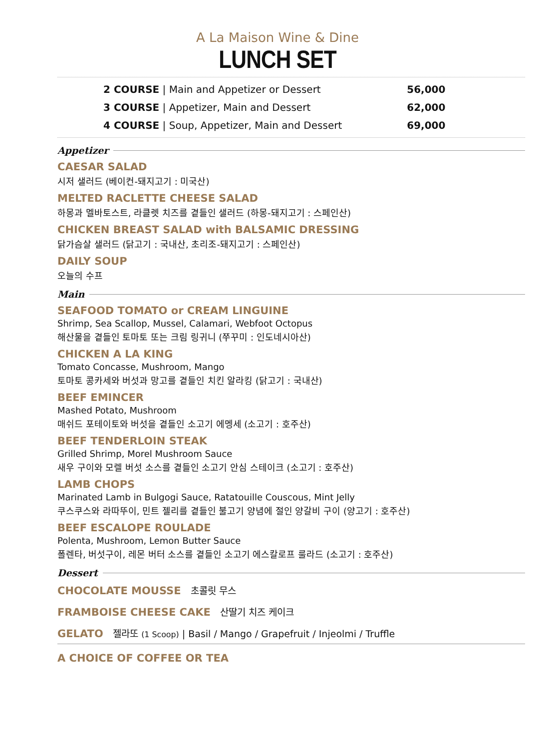A La Maison Wine & Dine
LUNCH SET
| 2 COURSE / Main and Appetizer or Dessert | 56,000 |
| 3 COURSE / Appetizer, Main and Dessert | 62,000 |
| 4 COURSE / Soup, Appetizer, Main and Dessert | 69,000 |
Appetizer
CAESAR SALAD
시저 샐러드 (베이컨-돼지고기 : 미국산)
MELTED RACLETTE CHEESE SALAD
하몽과 멜바토스트, 라클렛 치즈를 곁들인 샐러드 (하몽-돼지고기 : 스페인산)
CHICKEN BREAST SALAD with BALSAMIC DRESSING
닭가슴살 샐러드 (닭고기 : 국내산, 초리조-돼지고기 : 스페인산)
DAILY SOUP
오늘의 수프
Main
SEAFOOD TOMATO or CREAM LINGUINE
Shrimp, Sea Scallop, Mussel, Calamari, Webfoot Octopus
해산물을 곁들인 토마토 또는 크림 링귀니 (쭈꾸미 : 인도네시아산)
CHICKEN A LA KING
Tomato Concasse, Mushroom, Mango
토마토 콩카세와 버섯과 망고를 곁들인 치킨 알라킹 (닭고기 : 국내산)
BEEF EMINCER
Mashed Potato, Mushroom
매쉬드 포테이토와 버섯을 곁들인 소고기 에멩세 (소고기 : 호주산)
BEEF TENDERLOIN STEAK
Grilled Shrimp, Morel Mushroom Sauce
새우 구이와 모렐 버섯 소스를 곁들인 소고기 안심 스테이크 (소고기 : 호주산)
LAMB CHOPS
Marinated Lamb in Bulgogi Sauce, Ratatouille Couscous, Mint Jelly
쿠스쿠스와 라따뚜이, 민트 젤리를 곁들인 불고기 양념에 절인 양갈비 구이 (양고기 : 호주산)
BEEF ESCALOPE ROULADE
Polenta, Mushroom, Lemon Butter Sauce
폴렌타, 버섯구이, 레몬 버터 소스를 곁들인 소고기 에스칼로프 룰라드 (소고기 : 호주산)
Dessert
CHOCOLATE MOUSSE 초콜릿 무스
FRAMBOISE CHEESE CAKE 산딸기 치즈 케이크
GELATO 젤라또 (1 Scoop) | Basil / Mango / Grapefruit / Injeolmi / Truffle
A CHOICE OF COFFEE OR TEA